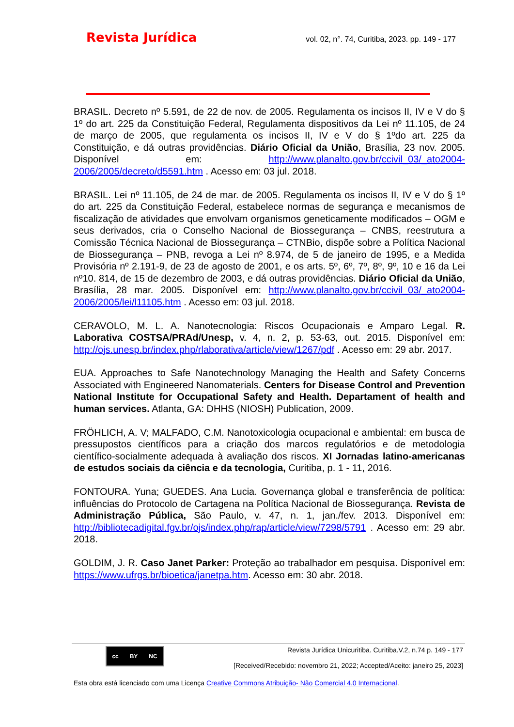Revista Jurídica vol. 02, n°. 74, Curitiba, 2023. pp. 149 - 177
BRASIL. Decreto nº 5.591, de 22 de nov. de 2005. Regulamenta os incisos II, IV e V do § 1º do art. 225 da Constituição Federal, Regulamenta dispositivos da Lei nº 11.105, de 24 de março de 2005, que regulamenta os incisos II, IV e V do § 1ºdo art. 225 da Constituição, e dá outras providências. Diário Oficial da União, Brasília, 23 nov. 2005. Disponível em: http://www.planalto.gov.br/ccivil_03/_ato2004-2006/2005/decreto/d5591.htm . Acesso em: 03 jul. 2018.
BRASIL. Lei nº 11.105, de 24 de mar. de 2005. Regulamenta os incisos II, IV e V do § 1º do art. 225 da Constituição Federal, estabelece normas de segurança e mecanismos de fiscalização de atividades que envolvam organismos geneticamente modificados – OGM e seus derivados, cria o Conselho Nacional de Biossegurança – CNBS, reestrutura a Comissão Técnica Nacional de Biossegurança – CTNBio, dispõe sobre a Política Nacional de Biossegurança – PNB, revoga a Lei nº 8.974, de 5 de janeiro de 1995, e a Medida Provisória nº 2.191-9, de 23 de agosto de 2001, e os arts. 5º, 6º, 7º, 8º, 9º, 10 e 16 da Lei nº10. 814, de 15 de dezembro de 2003, e dá outras providências. Diário Oficial da União, Brasília, 28 mar. 2005. Disponível em: http://www.planalto.gov.br/ccivil_03/_ato2004-2006/2005/lei/l11105.htm . Acesso em: 03 jul. 2018.
CERAVOLO, M. L. A. Nanotecnologia: Riscos Ocupacionais e Amparo Legal. R. Laborativa COSTSA/PRAd/Unesp, v. 4, n. 2, p. 53-63, out. 2015. Disponível em: http://ojs.unesp.br/index.php/rlaborativa/article/view/1267/pdf . Acesso em: 29 abr. 2017.
EUA. Approaches to Safe Nanotechnology Managing the Health and Safety Concerns Associated with Engineered Nanomaterials. Centers for Disease Control and Prevention National Institute for Occupational Safety and Health. Departament of health and human services. Atlanta, GA: DHHS (NIOSH) Publication, 2009.
FRÖHLICH, A. V; MALFADO, C.M. Nanotoxicologia ocupacional e ambiental: em busca de pressupostos científicos para a criação dos marcos regulatórios e de metodologia científico-socialmente adequada à avaliação dos riscos. XI Jornadas latino-americanas de estudos sociais da ciência e da tecnologia, Curitiba, p. 1 - 11, 2016.
FONTOURA. Yuna; GUEDES. Ana Lucia. Governança global e transferência de política: influências do Protocolo de Cartagena na Política Nacional de Biossegurança. Revista de Administração Pública, São Paulo, v. 47, n. 1, jan./fev. 2013. Disponível em: http://bibliotecadigital.fgv.br/ojs/index.php/rap/article/view/7298/5791 . Acesso em: 29 abr. 2018.
GOLDIM, J. R. Caso Janet Parker: Proteção ao trabalhador em pesquisa. Disponível em: https://www.ufrgs.br/bioetica/janetpa.htm. Acesso em: 30 abr. 2018.
cc BY NC
Revista Jurídica Unicuritiba. Curitiba.V.2, n.74 p. 149 - 177
[Received/Recebido: novembro 21, 2022; Accepted/Aceito: janeiro 25, 2023]
Esta obra está licenciado com uma Licença Creative Commons Atribuição- Não Comercial 4.0 Internacional.